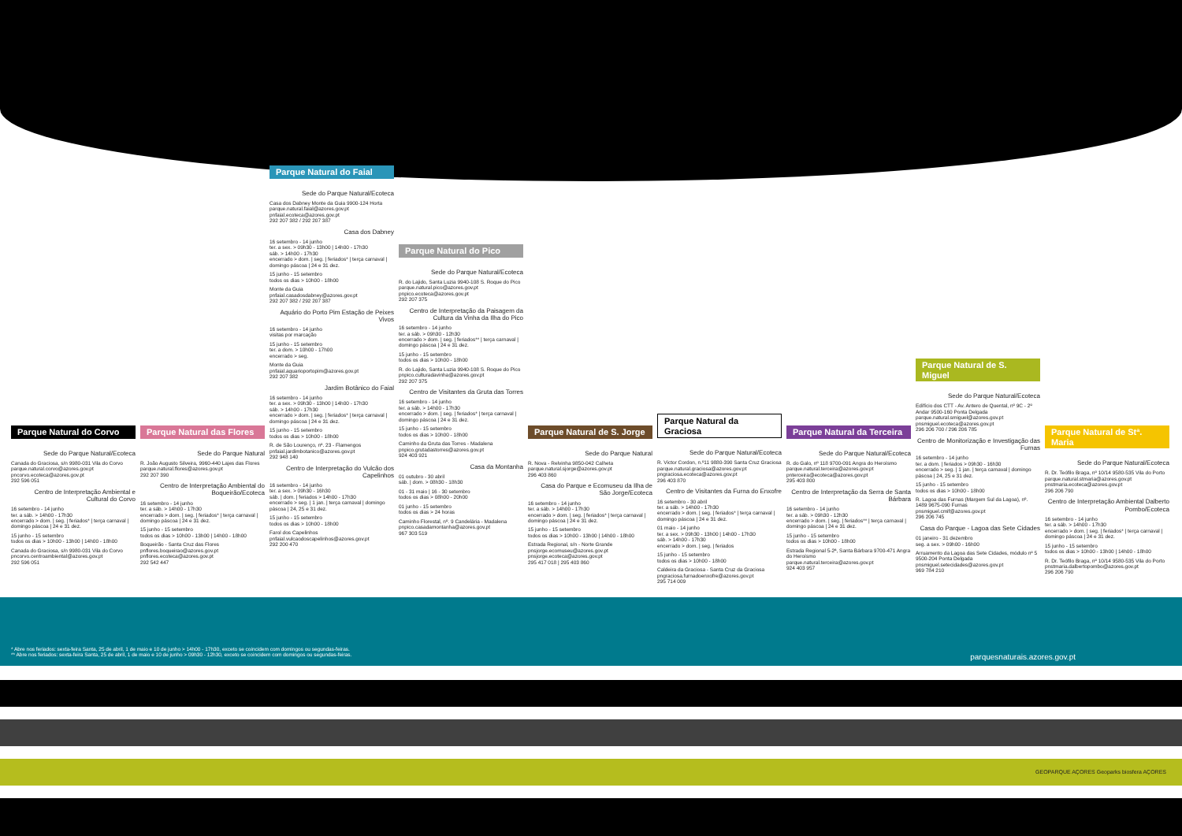Parque Natural do Corvo
Sede do Parque Natural/Ecoteca
Canada do Graciosa, s/n 9980-031 Vila do Corvo
parque.natural.corvo@azores.gov.pt
pncorvo.ecoteca@azores.gov.pt
292 596 051
Centro de Interpretação Ambiental e Cultural do Corvo
16 setembro - 14 junho
ter. a sáb. > 14h00 - 17h30
encerrado > dom. | seg. | feriados* | terça carnaval | domingo páscoa | 24 e 31 dez.
15 junho - 15 setembro
todos os dias > 10h00 - 13h00 | 14h00 - 18h00
Canada do Graciosa, s/n 9980-031 Vila do Corvo
pncorvo.centroambiental@azores.gov.pt
292 596 051
Parque Natural das Flores
Sede do Parque Natural
R. João Augusto Silveira, 9960-440 Lajes das Flores
parque.natural.flores@azores.gov.pt
292 207 390
Centro de Interpretação Ambiental do Boqueirão/Ecoteca
16 setembro - 14 junho
ter. a sáb. > 14h00 - 17h30
encerrado > dom. | seg. | feriados* | terça carnaval | domingo páscoa | 24 e 31 dez.
15 junho - 15 setembro
todos os dias > 10h00 - 13h00 | 14h00 - 18h00
Boqueirão - Santa Cruz das Flores
pnflores.boqueirao@azores.gov.pt
pnflores.ecoteca@azores.gov.pt
292 542 447
Parque Natural do Faial
Sede do Parque Natural/Ecoteca
Casa dos Dabney Monte da Guia 9900-124 Horta
parque.natural.faial@azores.gov.pt
pnfaial.ecoteca@azores.gov.pt
292 207 382 / 292 207 387
Casa dos Dabney
16 setembro - 14 junho
ter. a sex. > 09h30 - 13h00 | 14h00 - 17h30
sáb. > 14h00 - 17h30
encerrado > dom. | seg. | feriados* | terça carnaval | domingo páscoa | 24 e 31 dez.
15 junho - 15 setembro
todos os dias > 10h00 - 18h00
Monte da Guia
pnfaial.casadosdabney@azores.gov.pt
292 207 382 / 292 207 387
Aquário do Porto Pim Estação de Peixes Vivos
16 setembro - 14 junho
visitas por marcação
15 junho - 15 setembro
ter. a dom. > 10h00 - 17h00
encerrado > seg.
Monte da Guia
pnfaial.aquarioportopim@azores.gov.pt
292 207 382
Jardim Botânico do Faial
16 setembro - 14 junho
ter. a sex. > 09h30 - 13h00 | 14h00 - 17h30
sáb. > 14h00 - 17h30
encerrado > dom. | seg. | feriados* | terça carnaval | domingo páscoa | 24 e 31 dez.
15 junho - 15 setembro
todos os dias > 10h00 - 18h00
R. de São Lourenço, nº. 23 - Flamengos
pnfaial.jardimbotanico@azores.gov.pt
292 948 140
Centro de Interpretação do Vulcão dos Capelinhos
16 setembro - 14 junho
ter. a sex. > 09h30 - 16h30
sáb. | dom. | feriados > 14h00 - 17h30
encerrado > seg. | 1 jan. | terça carnaval | domingo páscoa | 24, 25 e 31 dez.
15 junho - 15 setembro
todos os dias > 10h00 - 18h00
Farol dos Capelinhos
pnfaial.vulcaodoscapelinhos@azores.gov.pt
292 200 470
Parque Natural do Pico
Sede do Parque Natural/Ecoteca
R. do Lajido, Santa Luzia 9940-108 S. Roque do Pico
parque.natural.pico@azores.gov.pt
pnpico.ecoteca@azores.gov.pt
292 207 375
Centro de Interpretação da Paisagem da Cultura da Vinha da Ilha do Pico
16 setembro - 14 junho
ter. a sáb. > 09h30 - 12h30
encerrado > dom. | seg. | feriados** | terça carnaval | domingo páscoa | 24 e 31 dez.
15 junho - 15 setembro
todos os dias > 10h00 - 18h00
R. do Lajido, Santa Luzia 9940-108 S. Roque do Pico
pnpico.culturadavinha@azores.gov.pt
292 207 375
Centro de Visitantes da Gruta das Torres
16 setembro - 14 junho
ter. a sáb. > 14h00 - 17h30
encerrado > dom. | seg. | feriados* | terça carnaval | domingo páscoa | 24 e 31 dez.
15 junho - 15 setembro
todos os dias > 10h00 - 18h00
Caminho da Gruta das Torres - Madalena
pnpico.grutadastorres@azores.gov.pt
924 403 921
Casa da Montanha
01 outubro - 30 abril
sáb. | dom. > 08h30 - 18h30
01 - 31 maio | 16 - 30 setembro
todos os dias > 08h00 - 20h00
01 junho - 15 setembro
todos os dias > 24 horas
Caminho Florestal, nº. 9 Candelária - Madalena
pnpico.casadamontanha@azores.gov.pt
967 303 519
Parque Natural de S. Jorge
Sede do Parque Natural
R. Nova - Relvinha 9850-042 Calheta
parque.natural.sjorge@azores.gov.pt
296 403 860
Casa do Parque e Ecomuseu da Ilha de São Jorge/Ecoteca
16 setembro - 14 junho
ter. a sáb. > 14h00 - 17h30
encerrado > dom. | seg. | feriados* | terça carnaval | domingo páscoa | 24 e 31 dez.
15 junho - 15 setembro
todos os dias > 10h00 - 13h00 | 14h00 - 18h00
Estrada Regional, s/n - Norte Grande
pnsjorge.ecomuseu@azores.gov.pt
pnsjorge.ecoteca@azores.gov.pt
295 417 018 | 295 403 860
Parque Natural da Graciosa
Sede do Parque Natural/Ecoteca
R. Victor Cordon, n.º11 9880-390 Santa Cruz Graciosa
parque.natural.graciosa@azores.gov.pt
pngraciosa.ecoteca@azores.gov.pt
296 403 870
Centro de Visitantes da Furna do Enxofre
16 setembro - 30 abril
ter. a sáb. > 14h00 - 17h30
encerrado > dom. | seg. | feriados* | terça carnaval | domingo páscoa | 24 e 31 dez.
01 maio - 14 junho
ter. a sex. > 09h30 - 13h00 | 14h00 - 17h30
sáb. > 14h00 - 17h30
encerrado > dom. | seg. | feriados
15 junho - 15 setembro
todos os dias > 10h00 - 18h00
Caldeira da Graciosa - Santa Cruz da Graciosa
pngraciosa.furnadoenxofre@azores.gov.pt
295 714 009
Parque Natural da Terceira
Sede do Parque Natural/Ecoteca
R. do Galo, nº 118 9700-091 Angra do Heroísmo
parque.natural.terceira@azores.gov.pt
pnterceira@ecoteca@azores.gov.pt
295 403 800
Centro de Interpretação da Serra de Santa Bárbara
16 setembro - 14 junho
ter. a sáb. > 09h30 - 12h30
encerrado > dom. | seg. | feriados** | terça carnaval | domingo páscoa | 24 e 31 dez.
15 junho - 15 setembro
todos os dias > 10h00 - 18h00
Estrada Regional 5-2ª, Santa Bárbara 9700-471 Angra do Heroísmo
parque.natural.terceira@azores.gov.pt
924 403 957
Parque Natural de S. Miguel
Sede do Parque Natural/Ecoteca
Edifício dos CTT - Av. Antero de Quental, nº 9C - 2º Andar 9500-160 Ponta Delgada
parque.natural.smiguel@azores.gov.pt
pnsmiguel.ecoteca@azores.gov.pt
296 206 700 / 296 206 785
Centro de Monitorização e Investigação das Furnas
16 setembro - 14 junho
ter. a dom. | feriados > 09h30 - 16h30
encerrado > seg. | 1 jan. | terça carnaval | domingo páscoa | 24, 25 e 31 dez.
15 junho - 15 setembro
todos os dias > 10h00 - 18h00
R. Lagoa das Furnas (Margem Sul da Lagoa), nº. 1489 9675-090 Furnas
pnsmiguel.cmif@azores.gov.pt
296 206 745
Casa do Parque - Lagoa das Sete Cidades
01 janeiro - 31 dezembro
seg. a sex. > 09h00 - 16h00
Arruamento da Lagoa das Sete Cidades, módulo nº 5 9500-204 Ponta Delgada
pnsmiguel.setecidades@azores.gov.pt
969 784 210
Parque Natural de Stª. Maria
Sede do Parque Natural/Ecoteca
R. Dr. Teófilo Braga, nº 10/14 9580-535 Vila do Porto
parque.natural.stmaria@azores.gov.pt
pnstmaria.ecoteca@azores.gov.pt
296 206 790
Centro de Interpretação Ambiental Dalberto Pombo/Ecoteca
16 setembro - 14 junho
ter. a sáb. > 14h00 - 17h30
encerrado > dom. | seg. | feriados* | terça carnaval | domingo páscoa | 24 e 31 dez.
15 junho - 15 setembro
todos os dias > 10h00 - 13h00 | 14h00 - 18h00
R. Dr. Teófilo Braga, nº 10/14 9580-535 Vila do Porto
pnstmaria.dalbertopombo@azores.gov.pt
296 206 790
* Abre nos feriados: sexta-feira Santa, 25 de abril, 1 de maio e 10 de junho > 14h00 - 17h30, exceto se coincidem com domingos ou segundas-feiras.
** Abre nos feriados: sexta-feira Santa, 25 de abril, 1 de maio e 10 de junho > 09h30 - 12h30, exceto se coincidem com domingos ou segundas-feiras.
parquesnaturais.azores.gov.pt
GEOPARQUE AÇORES Geoparks biosfera AÇORES